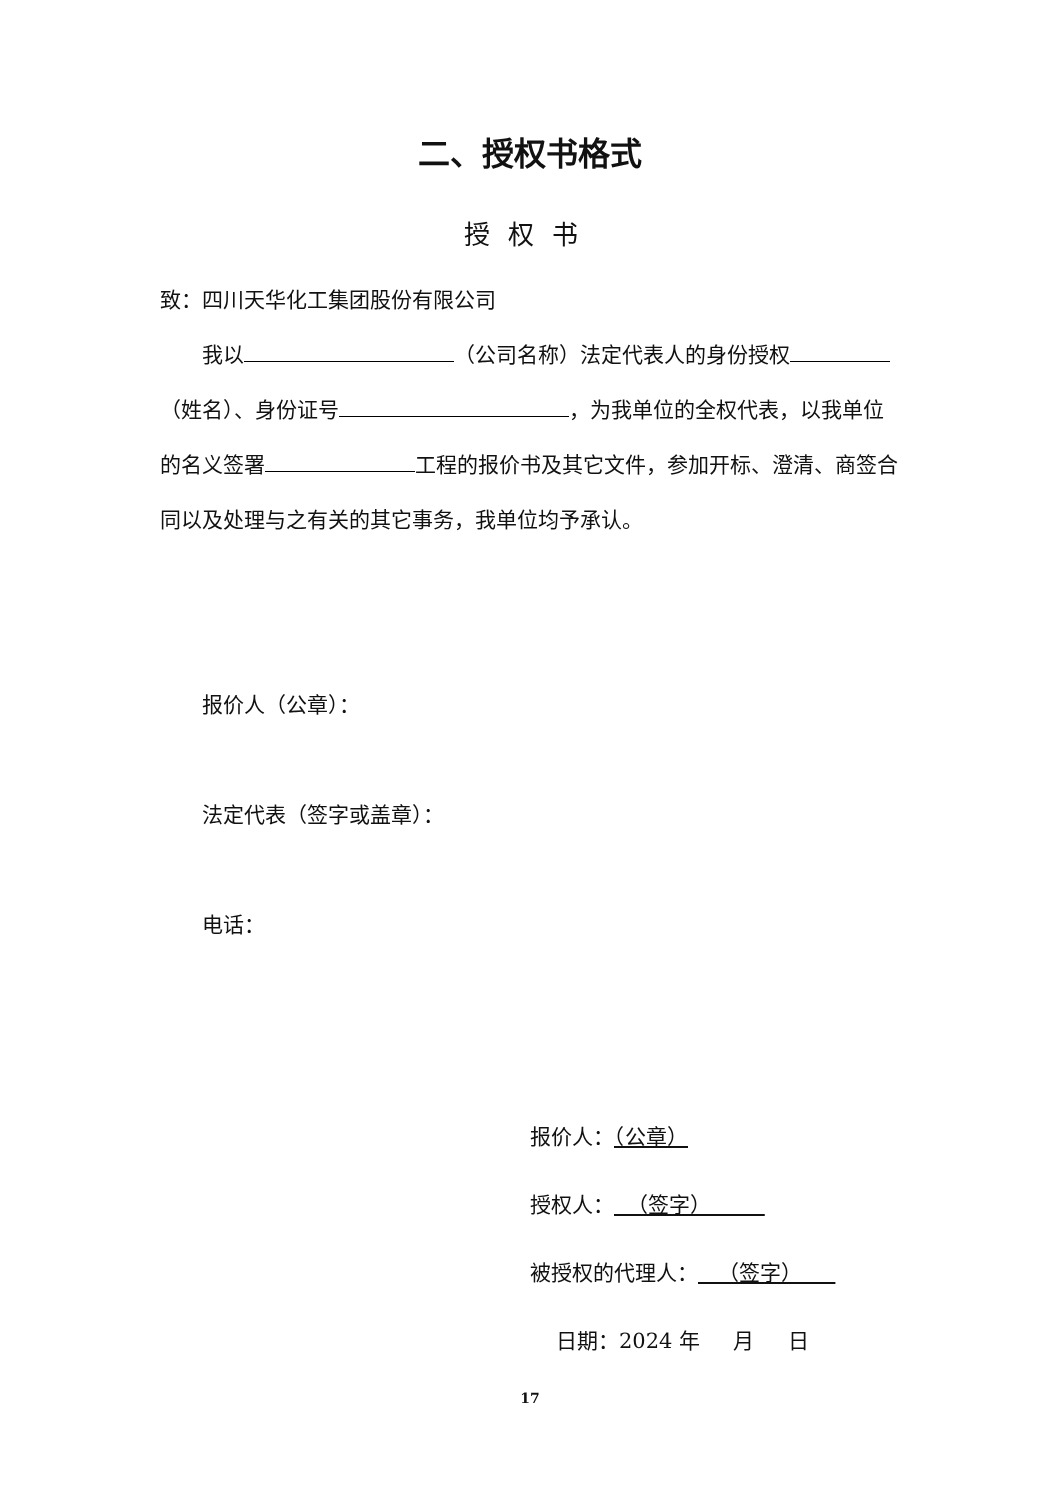二、授权书格式
授权书
致：四川天华化工集团股份有限公司
我以 （公司名称）法定代表人的身份授权 （姓名）、身份证号 ，为我单位的全权代表，以我单位的名义签署 工程的报价书及其它文件，参加开标、澄清、商签合同以及处理与之有关的其它事务，我单位均予承认。
报价人（公章）：
法定代表（签字或盖章）：
电话：
报价人：（公章）
授权人： （签字）
被授权的代理人： （签字）
日期：2024 年 月 日
17